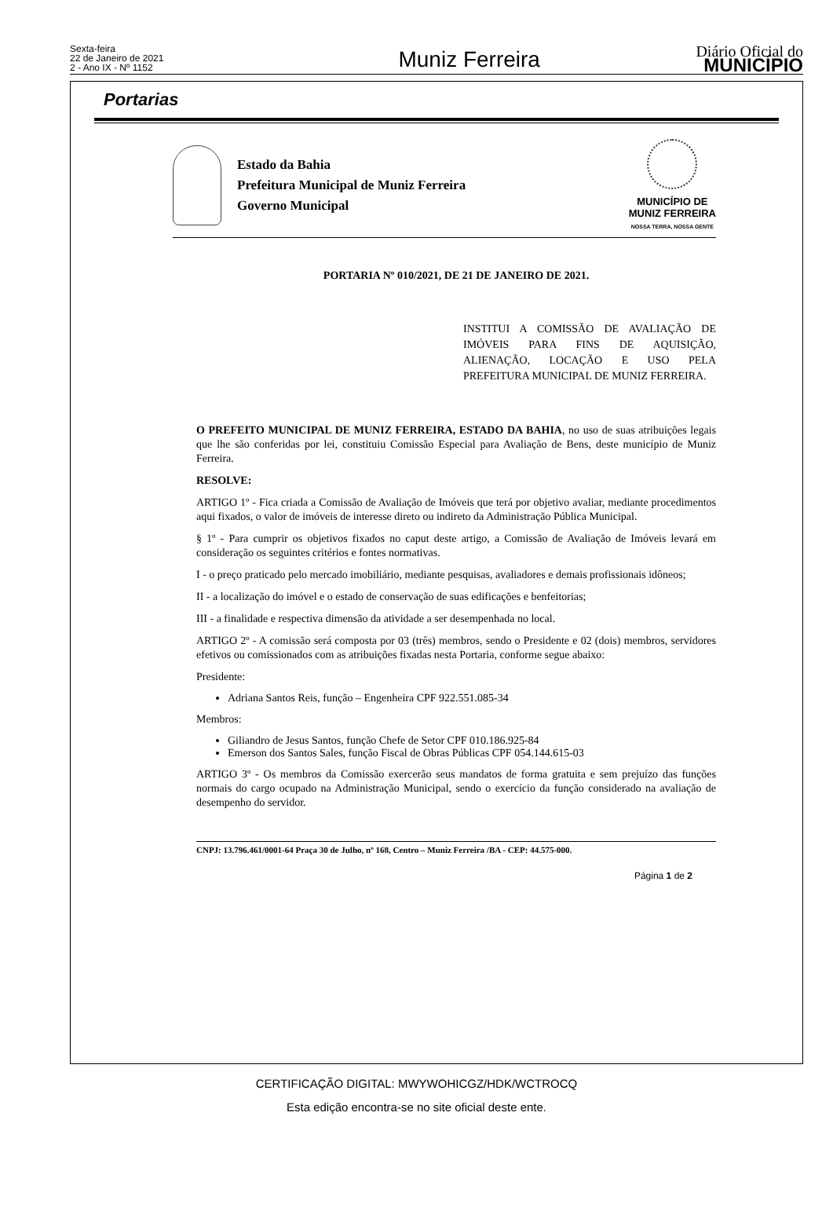Sexta-feira
22 de Janeiro de 2021
2 - Ano IX - Nº 1152
Muniz Ferreira
Diário Oficial do
MUNICÍPIO
Portarias
Estado da Bahia
Prefeitura Municipal de Muniz Ferreira
Governo Municipal
MUNICÍPIO DE
MUNIZ FERREIRA
NOSSA TERRA, NOSSA GENTE
PORTARIA Nº 010/2021, DE 21 DE JANEIRO DE 2021.
INSTITUI A COMISSÃO DE AVALIAÇÃO DE IMÓVEIS PARA FINS DE AQUISIÇÃO, ALIENAÇÃO, LOCAÇÃO E USO PELA PREFEITURA MUNICIPAL DE MUNIZ FERREIRA.
O PREFEITO MUNICIPAL DE MUNIZ FERREIRA, ESTADO DA BAHIA, no uso de suas atribuições legais que lhe são conferidas por lei, constituiu Comissão Especial para Avaliação de Bens, deste município de Muniz Ferreira.
RESOLVE:
ARTIGO 1º - Fica criada a Comissão de Avaliação de Imóveis que terá por objetivo avaliar, mediante procedimentos aqui fixados, o valor de imóveis de interesse direto ou indireto da Administração Pública Municipal.
§ 1º - Para cumprir os objetivos fixados no caput deste artigo, a Comissão de Avaliação de Imóveis levará em consideração os seguintes critérios e fontes normativas.
I - o preço praticado pelo mercado imobiliário, mediante pesquisas, avaliadores e demais profissionais idôneos;
II - a localização do imóvel e o estado de conservação de suas edificações e benfeitorias;
III - a finalidade e respectiva dimensão da atividade a ser desempenhada no local.
ARTIGO 2º - A comissão será composta por 03 (três) membros, sendo o Presidente e 02 (dois) membros, servidores efetivos ou comissionados com as atribuições fixadas nesta Portaria, conforme segue abaixo:
Presidente:
Adriana Santos Reis, função – Engenheira CPF 922.551.085-34
Membros:
Giliandro de Jesus Santos, função Chefe de Setor CPF 010.186.925-84
Emerson dos Santos Sales, função Fiscal de Obras Públicas CPF 054.144.615-03
ARTIGO 3º - Os membros da Comissão exercerão seus mandatos de forma gratuita e sem prejuízo das funções normais do cargo ocupado na Administração Municipal, sendo o exercício da função considerado na avaliação de desempenho do servidor.
CNPJ: 13.796.461/0001-64 Praça 30 de Julho, nº 168, Centro – Muniz Ferreira /BA - CEP: 44.575-000.
Página 1 de 2
CERTIFICAÇÃO DIGITAL: MWYWOHICGZ/HDK/WCTROCQ
Esta edição encontra-se no site oficial deste ente.